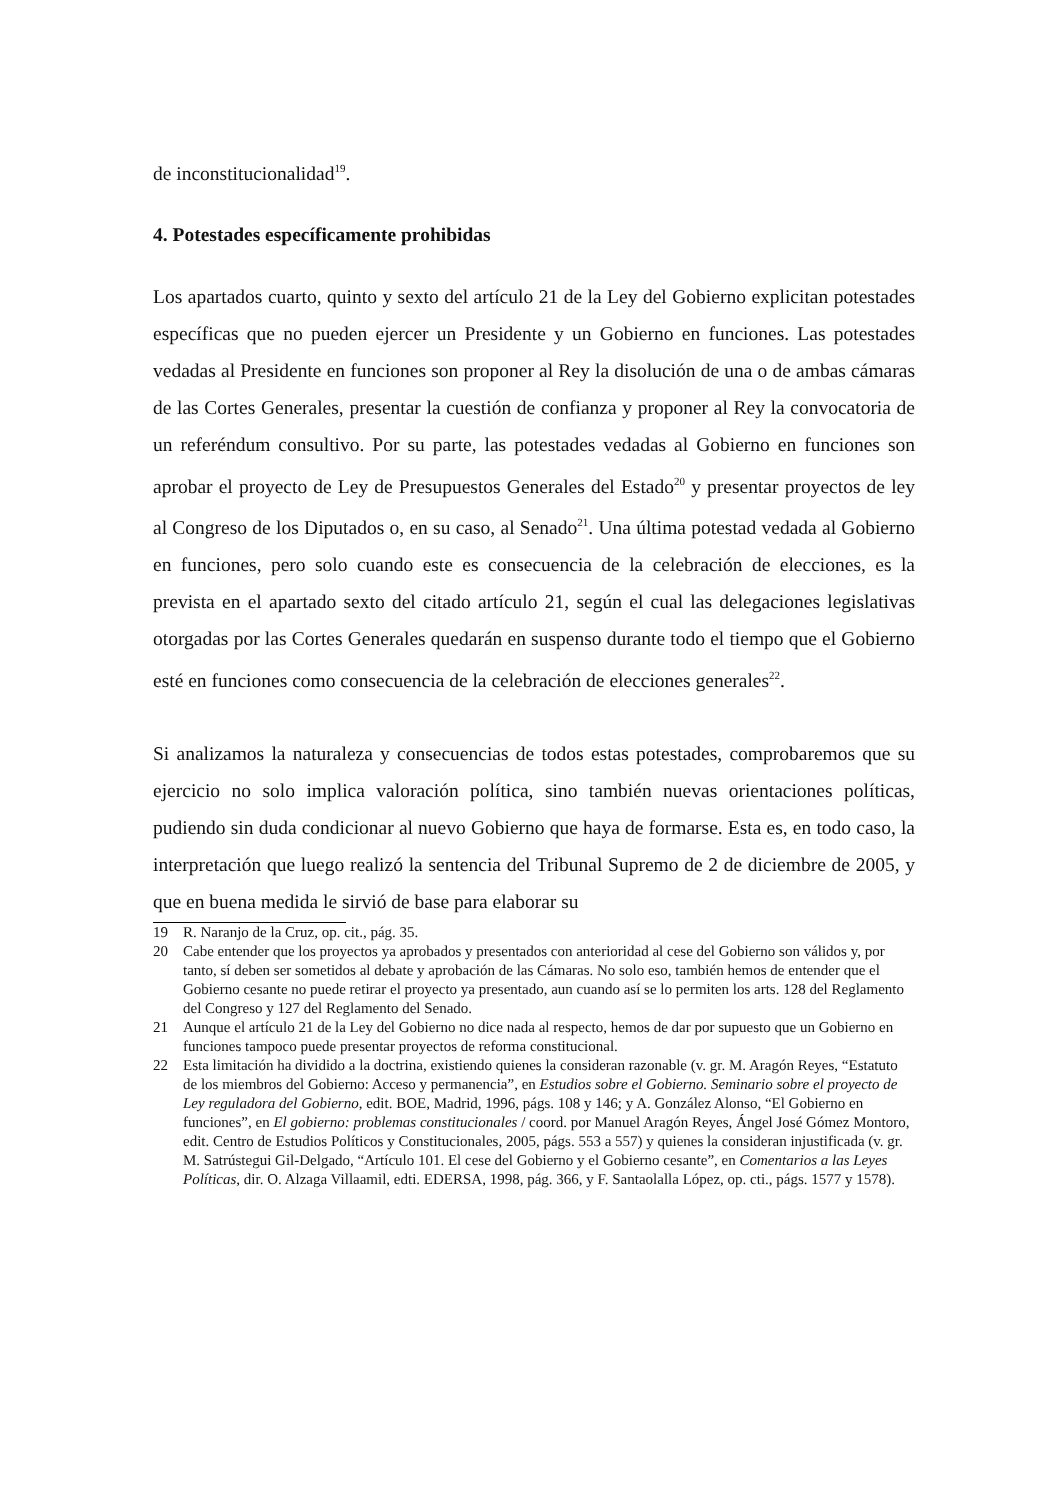de inconstitucionalidad<sup>19</sup>.
4. Potestades específicamente prohibidas
Los apartados cuarto, quinto y sexto del artículo 21 de la Ley del Gobierno explicitan potestades específicas que no pueden ejercer un Presidente y un Gobierno en funciones. Las potestades vedadas al Presidente en funciones son proponer al Rey la disolución de una o de ambas cámaras de las Cortes Generales, presentar la cuestión de confianza y proponer al Rey la convocatoria de un referéndum consultivo. Por su parte, las potestades vedadas al Gobierno en funciones son aprobar el proyecto de Ley de Presupuestos Generales del Estado<sup>20</sup> y presentar proyectos de ley al Congreso de los Diputados o, en su caso, al Senado<sup>21</sup>. Una última potestad vedada al Gobierno en funciones, pero solo cuando este es consecuencia de la celebración de elecciones, es la prevista en el apartado sexto del citado artículo 21, según el cual las delegaciones legislativas otorgadas por las Cortes Generales quedarán en suspenso durante todo el tiempo que el Gobierno esté en funciones como consecuencia de la celebración de elecciones generales<sup>22</sup>.
Si analizamos la naturaleza y consecuencias de todos estas potestades, comprobaremos que su ejercicio no solo implica valoración política, sino también nuevas orientaciones políticas, pudiendo sin duda condicionar al nuevo Gobierno que haya de formarse. Esta es, en todo caso, la interpretación que luego realizó la sentencia del Tribunal Supremo de 2 de diciembre de 2005, y que en buena medida le sirvió de base para elaborar su
19 R. Naranjo de la Cruz, op. cit., pág. 35.
20 Cabe entender que los proyectos ya aprobados y presentados con anterioridad al cese del Gobierno son válidos y, por tanto, sí deben ser sometidos al debate y aprobación de las Cámaras. No solo eso, también hemos de entender que el Gobierno cesante no puede retirar el proyecto ya presentado, aun cuando así se lo permiten los arts. 128 del Reglamento del Congreso y 127 del Reglamento del Senado.
21 Aunque el artículo 21 de la Ley del Gobierno no dice nada al respecto, hemos de dar por supuesto que un Gobierno en funciones tampoco puede presentar proyectos de reforma constitucional.
22 Esta limitación ha dividido a la doctrina, existiendo quienes la consideran razonable (v. gr. M. Aragón Reyes, “Estatuto de los miembros del Gobierno: Acceso y permanencia”, en Estudios sobre el Gobierno. Seminario sobre el proyecto de Ley reguladora del Gobierno, edit. BOE, Madrid, 1996, págs. 108 y 146; y A. González Alonso, “El Gobierno en funciones”, en El gobierno: problemas constitucionales / coord. por Manuel Aragón Reyes, Ángel José Gómez Montoro, edit. Centro de Estudios Políticos y Constitucionales, 2005, págs. 553 a 557) y quienes la consideran injustificada (v. gr. M. Satrústegui Gil-Delgado, “Artículo 101. El cese del Gobierno y el Gobierno cesante”, en Comentarios a las Leyes Políticas, dir. O. Alzaga Villaamil, edti. EDERSA, 1998, pág. 366, y F. Santaolalla López, op. cti., págs. 1577 y 1578).